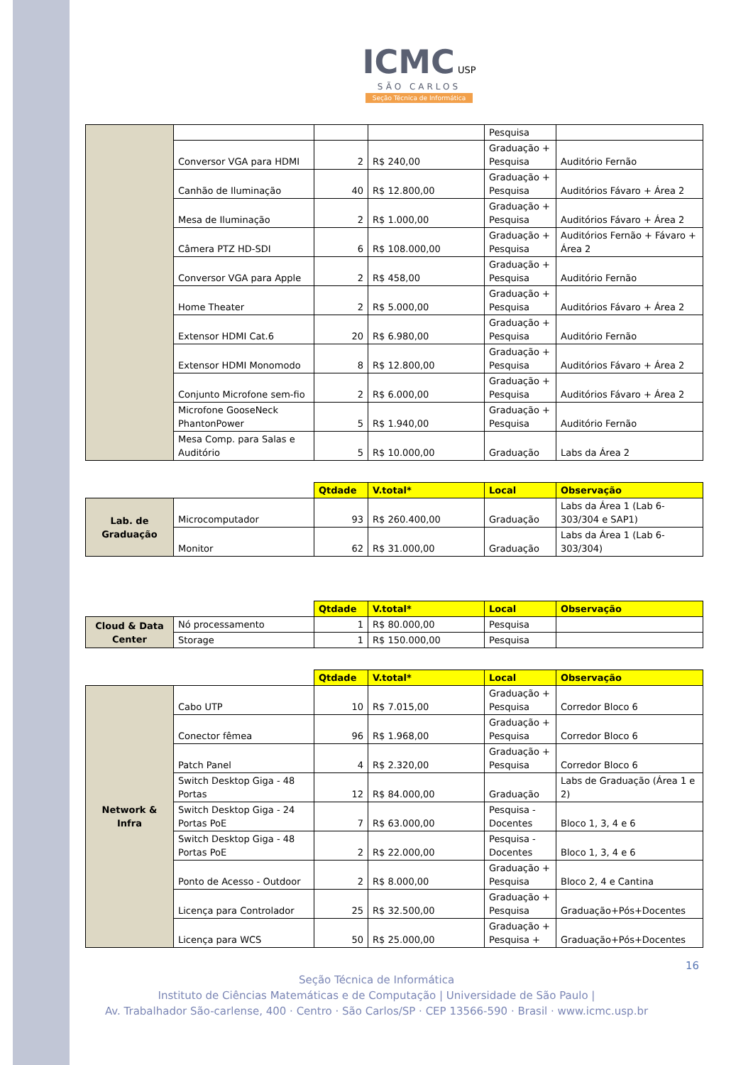ICMC USP
SÃO CARLOS
Seção Técnica de Informática
| | | | | Pesquisa | |
| | Conversor VGA para HDMI | 2 | R$ 240,00 | Graduação + Pesquisa | Auditório Fernão |
| | Canhão de Iluminação | 40 | R$ 12.800,00 | Graduação + Pesquisa | Auditórios Fávaro + Área 2 |
| | Mesa de Iluminação | 2 | R$ 1.000,00 | Graduação + Pesquisa | Auditórios Fávaro + Área 2 |
| | Câmera PTZ HD-SDI | 6 | R$ 108.000,00 | Graduação + Pesquisa | Auditórios Fernão + Fávaro + Área 2 |
| | Conversor VGA para Apple | 2 | R$ 458,00 | Graduação + Pesquisa | Auditório Fernão |
| | Home Theater | 2 | R$ 5.000,00 | Graduação + Pesquisa | Auditórios Fávaro + Área 2 |
| | Extensor HDMI Cat.6 | 20 | R$ 6.980,00 | Graduação + Pesquisa | Auditório Fernão |
| | Extensor HDMI Monomodo | 8 | R$ 12.800,00 | Graduação + Pesquisa | Auditórios Fávaro + Área 2 |
| | Conjunto Microfone sem-fio | 2 | R$ 6.000,00 | Graduação + Pesquisa | Auditórios Fávaro + Área 2 |
| | Microfone GooseNeck PhantonPower | 5 | R$ 1.940,00 | Graduação + Pesquisa | Auditório Fernão |
| | Mesa Comp. para Salas e Auditório | 5 | R$ 10.000,00 | Graduação | Labs da Área 2 |
| | | Qtdade | V.total* | Local | Observação |
| Lab. de Graduação | Microcomputador | 93 | R$ 260.400,00 | Graduação | Labs da Área 1 (Lab 6-303/304 e SAP1) |
| | Monitor | 62 | R$ 31.000,00 | Graduação | Labs da Área 1 (Lab 6-303/304) |
| | | Qtdade | V.total* | Local | Observação |
| Cloud & Data Center | Nó processamento | 1 | R$ 80.000,00 | Pesquisa | |
| | Storage | 1 | R$ 150.000,00 | Pesquisa | |
| | | Qtdade | V.total* | Local | Observação |
| Network & Infra | Cabo UTP | 10 | R$ 7.015,00 | Graduação + Pesquisa | Corredor Bloco 6 |
| | Conector fêmea | 96 | R$ 1.968,00 | Graduação + Pesquisa | Corredor Bloco 6 |
| | Patch Panel | 4 | R$ 2.320,00 | Graduação + Pesquisa | Corredor Bloco 6 |
| | Switch Desktop Giga - 48 Portas | 12 | R$ 84.000,00 | Graduação | Labs de Graduação (Área 1 e 2) |
| | Switch Desktop Giga - 24 Portas PoE | 7 | R$ 63.000,00 | Pesquisa - Docentes | Bloco 1, 3, 4 e 6 |
| | Switch Desktop Giga - 48 Portas PoE | 2 | R$ 22.000,00 | Pesquisa - Docentes | Bloco 1, 3, 4 e 6 |
| | Ponto de Acesso - Outdoor | 2 | R$ 8.000,00 | Graduação + Pesquisa | Bloco 2, 4 e Cantina |
| | Licença para Controlador | 25 | R$ 32.500,00 | Graduação + Pesquisa | Graduação+Pós+Docentes |
| | Licença para WCS | 50 | R$ 25.000,00 | Graduação + Pesquisa + | Graduação+Pós+Docentes |
16
Seção Técnica de Informática
Instituto de Ciências Matemáticas e de Computação | Universidade de São Paulo |
Av. Trabalhador São-carlense, 400 · Centro · São Carlos/SP · CEP 13566-590 · Brasil · www.icmc.usp.br